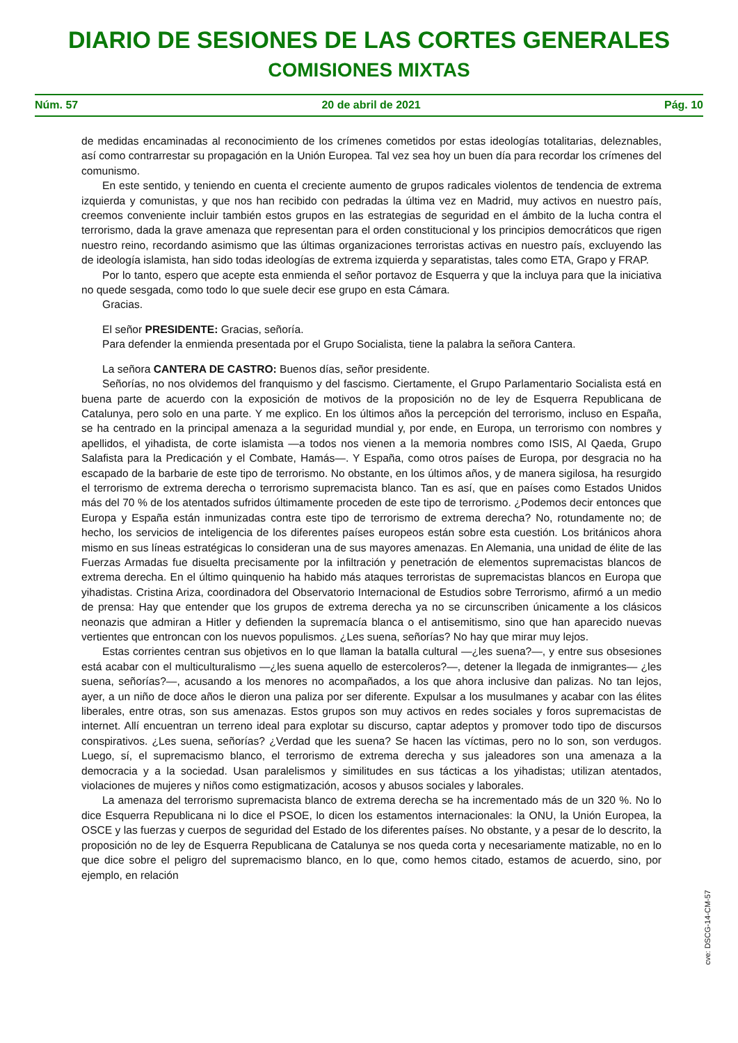DIARIO DE SESIONES DE LAS CORTES GENERALES
COMISIONES MIXTAS
Núm. 57 20 de abril de 2021 Pág. 10
de medidas encaminadas al reconocimiento de los crímenes cometidos por estas ideologías totalitarias, deleznables, así como contrarrestar su propagación en la Unión Europea. Tal vez sea hoy un buen día para recordar los crímenes del comunismo.
En este sentido, y teniendo en cuenta el creciente aumento de grupos radicales violentos de tendencia de extrema izquierda y comunistas, y que nos han recibido con pedradas la última vez en Madrid, muy activos en nuestro país, creemos conveniente incluir también estos grupos en las estrategias de seguridad en el ámbito de la lucha contra el terrorismo, dada la grave amenaza que representan para el orden constitucional y los principios democráticos que rigen nuestro reino, recordando asimismo que las últimas organizaciones terroristas activas en nuestro país, excluyendo las de ideología islamista, han sido todas ideologías de extrema izquierda y separatistas, tales como ETA, Grapo y FRAP.
Por lo tanto, espero que acepte esta enmienda el señor portavoz de Esquerra y que la incluya para que la iniciativa no quede sesgada, como todo lo que suele decir ese grupo en esta Cámara.
Gracias.
El señor PRESIDENTE: Gracias, señoría.
Para defender la enmienda presentada por el Grupo Socialista, tiene la palabra la señora Cantera.
La señora CANTERA DE CASTRO: Buenos días, señor presidente.
Señorías, no nos olvidemos del franquismo y del fascismo. Ciertamente, el Grupo Parlamentario Socialista está en buena parte de acuerdo con la exposición de motivos de la proposición no de ley de Esquerra Republicana de Catalunya, pero solo en una parte. Y me explico. En los últimos años la percepción del terrorismo, incluso en España, se ha centrado en la principal amenaza a la seguridad mundial y, por ende, en Europa, un terrorismo con nombres y apellidos, el yihadista, de corte islamista —a todos nos vienen a la memoria nombres como ISIS, Al Qaeda, Grupo Salafista para la Predicación y el Combate, Hamás—. Y España, como otros países de Europa, por desgracia no ha escapado de la barbarie de este tipo de terrorismo. No obstante, en los últimos años, y de manera sigilosa, ha resurgido el terrorismo de extrema derecha o terrorismo supremacista blanco. Tan es así, que en países como Estados Unidos más del 70 % de los atentados sufridos últimamente proceden de este tipo de terrorismo. ¿Podemos decir entonces que Europa y España están inmunizadas contra este tipo de terrorismo de extrema derecha? No, rotundamente no; de hecho, los servicios de inteligencia de los diferentes países europeos están sobre esta cuestión. Los británicos ahora mismo en sus líneas estratégicas lo consideran una de sus mayores amenazas. En Alemania, una unidad de élite de las Fuerzas Armadas fue disuelta precisamente por la infiltración y penetración de elementos supremacistas blancos de extrema derecha. En el último quinquenio ha habido más ataques terroristas de supremacistas blancos en Europa que yihadistas. Cristina Ariza, coordinadora del Observatorio Internacional de Estudios sobre Terrorismo, afirmó a un medio de prensa: Hay que entender que los grupos de extrema derecha ya no se circunscriben únicamente a los clásicos neonazis que admiran a Hitler y defienden la supremacía blanca o el antisemitismo, sino que han aparecido nuevas vertientes que entroncan con los nuevos populismos. ¿Les suena, señorías? No hay que mirar muy lejos.
Estas corrientes centran sus objetivos en lo que llaman la batalla cultural —¿les suena?—, y entre sus obsesiones está acabar con el multiculturalismo —¿les suena aquello de estercoleros?—, detener la llegada de inmigrantes— ¿les suena, señorías?—, acusando a los menores no acompañados, a los que ahora inclusive dan palizas. No tan lejos, ayer, a un niño de doce años le dieron una paliza por ser diferente. Expulsar a los musulmanes y acabar con las élites liberales, entre otras, son sus amenazas. Estos grupos son muy activos en redes sociales y foros supremacistas de internet. Allí encuentran un terreno ideal para explotar su discurso, captar adeptos y promover todo tipo de discursos conspirativos. ¿Les suena, señorías? ¿Verdad que les suena? Se hacen las víctimas, pero no lo son, son verdugos. Luego, sí, el supremacismo blanco, el terrorismo de extrema derecha y sus jaleadores son una amenaza a la democracia y a la sociedad. Usan paralelismos y similitudes en sus tácticas a los yihadistas; utilizan atentados, violaciones de mujeres y niños como estigmatización, acosos y abusos sociales y laborales.
La amenaza del terrorismo supremacista blanco de extrema derecha se ha incrementado más de un 320 %. No lo dice Esquerra Republicana ni lo dice el PSOE, lo dicen los estamentos internacionales: la ONU, la Unión Europea, la OSCE y las fuerzas y cuerpos de seguridad del Estado de los diferentes países. No obstante, y a pesar de lo descrito, la proposición no de ley de Esquerra Republicana de Catalunya se nos queda corta y necesariamente matizable, no en lo que dice sobre el peligro del supremacismo blanco, en lo que, como hemos citado, estamos de acuerdo, sino, por ejemplo, en relación
cve: DSCG-14-CM-57